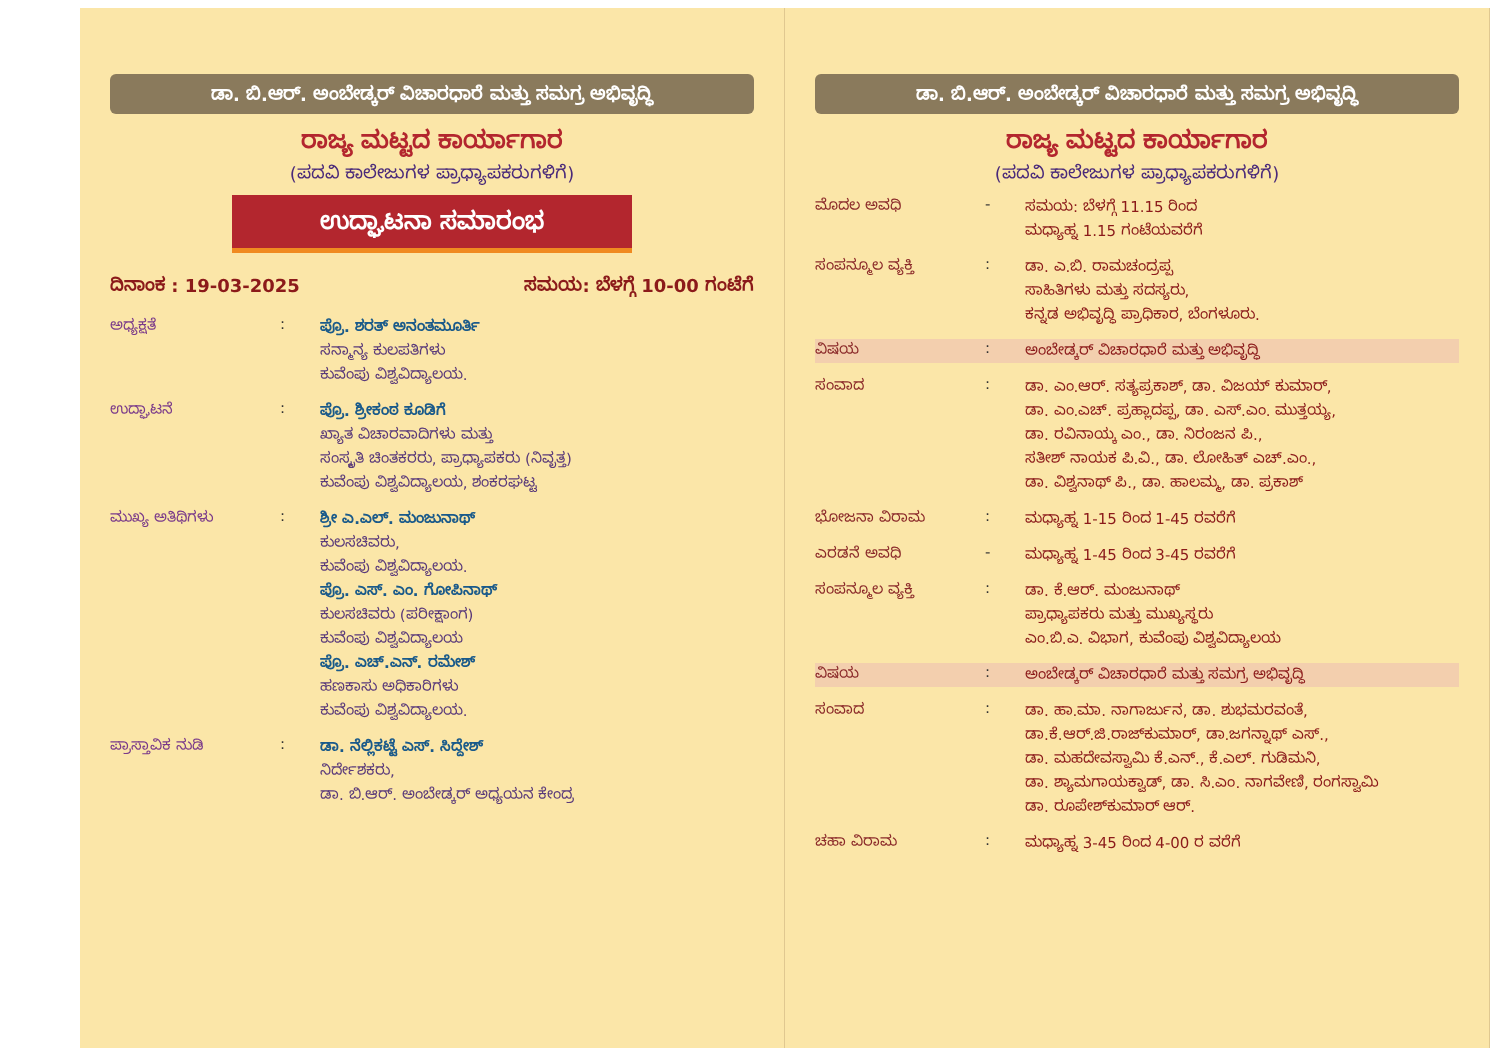ಡಾ. ಬಿ.ಆರ್. ಅಂಬೇಡ್ಕರ್ ವಿಚಾರಧಾರೆ ಮತ್ತು ಸಮಗ್ರ ಅಭಿವೃದ್ಧಿ
ರಾಜ್ಯ ಮಟ್ಟದ ಕಾರ್ಯಾಗಾರ
(ಪದವಿ ಕಾಲೇಜುಗಳ ಪ್ರಾಧ್ಯಾಪಕರುಗಳಿಗೆ)
ಉದ್ಘಾಟನಾ ಸಮಾರಂಭ
ದಿನಾಂಕ : 19-03-2025 ಸಮಯ: ಬೆಳಗ್ಗೆ 10-00 ಗಂಟೆಗೆ
ಅಧ್ಯಕ್ಷತೆ :
ಪ್ರೊ. ಶರತ್ ಅನಂತಮೂರ್ತಿ
ಸನ್ಮಾನ್ಯ ಕುಲಪತಿಗಳು
ಕುವೆಂಪು ವಿಶ್ವವಿದ್ಯಾಲಯ.
ಉದ್ಘಾಟನೆ :
ಪ್ರೊ. ಶ್ರೀಕಂಠ ಕೂಡಿಗೆ
ಖ್ಯಾತ ವಿಚಾರವಾದಿಗಳು ಮತ್ತು
ಸಂಸ್ಕೃತಿ ಚಿಂತಕರರು, ಪ್ರಾಧ್ಯಾಪಕರು (ನಿವೃತ್ತ)
ಕುವೆಂಪು ವಿಶ್ವವಿದ್ಯಾಲಯ, ಶಂಕರಘಟ್ಟ
ಮುಖ್ಯ ಅತಿಥಿಗಳು :
ಶ್ರೀ ಎ.ಎಲ್. ಮಂಜುನಾಥ್
ಕುಲಸಚಿವರು,
ಕುವೆಂಪು ವಿಶ್ವವಿದ್ಯಾಲಯ.
ಪ್ರೊ. ಎಸ್. ಎಂ. ಗೋಪಿನಾಥ್
ಕುಲಸಚಿವರು (ಪರೀಕ್ಷಾಂಗ)
ಕುವೆಂಪು ವಿಶ್ವವಿದ್ಯಾಲಯ
ಪ್ರೊ. ಎಚ್.ಎನ್. ರಮೇಶ್
ಹಣಕಾಸು ಅಧಿಕಾರಿಗಳು
ಕುವೆಂಪು ವಿಶ್ವವಿದ್ಯಾಲಯ.
ಪ್ರಾಸ್ತಾವಿಕ ನುಡಿ :
ಡಾ. ನೆಲ್ಲಿಕಟ್ಟೆ ಎಸ್. ಸಿದ್ದೇಶ್
ನಿರ್ದೇಶಕರು,
ಡಾ. ಬಿ.ಆರ್. ಅಂಬೇಡ್ಕರ್ ಅಧ್ಯಯನ ಕೇಂದ್ರ
ಡಾ. ಬಿ.ಆರ್. ಅಂಬೇಡ್ಕರ್ ವಿಚಾರಧಾರೆ ಮತ್ತು ಸಮಗ್ರ ಅಭಿವೃದ್ಧಿ
ರಾಜ್ಯ ಮಟ್ಟದ ಕಾರ್ಯಾಗಾರ
(ಪದವಿ ಕಾಲೇಜುಗಳ ಪ್ರಾಧ್ಯಾಪಕರುಗಳಿಗೆ)
ಮೊದಲ ಅವಧಿ -
ಸಮಯ: ಬೆಳಗ್ಗೆ 11.15 ರಿಂದ
ಮಧ್ಯಾಹ್ನ 1.15 ಗಂಟೆಯವರೆಗೆ
ಸಂಪನ್ಮೂಲ ವ್ಯಕ್ತಿ :
ಡಾ. ಎ.ಬಿ. ರಾಮಚಂದ್ರಪ್ಪ
ಸಾಹಿತಿಗಳು ಮತ್ತು ಸದಸ್ಯರು,
ಕನ್ನಡ ಅಭಿವೃದ್ಧಿ ಪ್ರಾಧಿಕಾರ, ಬೆಂಗಳೂರು.
ವಿಷಯ :
ಅಂಬೇಡ್ಕರ್ ವಿಚಾರಧಾರೆ ಮತ್ತು ಅಭಿವೃದ್ಧಿ
ಸಂವಾದ :
ಡಾ. ಎಂ.ಆರ್. ಸತ್ಯಪ್ರಕಾಶ್, ಡಾ. ವಿಜಯ್ ಕುಮಾರ್,
ಡಾ. ಎಂ.ಎಚ್. ಪ್ರಹ್ಲಾದಪ್ಪ, ಡಾ. ಎಸ್.ಎಂ. ಮುತ್ತಯ್ಯ,
ಡಾ. ರವಿನಾಯ್ಕ ಎಂ., ಡಾ. ನಿರಂಜನ ಪಿ.,
ಸತೀಶ್ ನಾಯಕ ಪಿ.ವಿ., ಡಾ. ಲೋಹಿತ್ ಎಚ್.ಎಂ.,
ಡಾ. ವಿಶ್ವನಾಥ್ ಪಿ., ಡಾ. ಹಾಲಮ್ಮ, ಡಾ. ಪ್ರಕಾಶ್
ಭೋಜನಾ ವಿರಾಮ :
ಮಧ್ಯಾಹ್ನ 1-15 ರಿಂದ 1-45 ರವರೆಗೆ
ಎರಡನೆ ಅವಧಿ -
ಮಧ್ಯಾಹ್ನ 1-45 ರಿಂದ 3-45 ರವರೆಗೆ
ಸಂಪನ್ಮೂಲ ವ್ಯಕ್ತಿ :
ಡಾ. ಕೆ.ಆರ್. ಮಂಜುನಾಥ್
ಪ್ರಾಧ್ಯಾಪಕರು ಮತ್ತು ಮುಖ್ಯಸ್ಥರು
ಎಂ.ಬಿ.ಎ. ವಿಭಾಗ, ಕುವೆಂಪು ವಿಶ್ವವಿದ್ಯಾಲಯ
ವಿಷಯ :
ಅಂಬೇಡ್ಕರ್ ವಿಚಾರಧಾರೆ ಮತ್ತು ಸಮಗ್ರ ಅಭಿವೃದ್ಧಿ
ಸಂವಾದ :
ಡಾ. ಹಾ.ಮಾ. ನಾಗಾರ್ಜುನ, ಡಾ. ಶುಭಮರವಂತೆ,
ಡಾ.ಕೆ.ಆರ್.ಜಿ.ರಾಜ್‌ಕುಮಾರ್, ಡಾ.ಜಗನ್ನಾಥ್ ಎಸ್.,
ಡಾ. ಮಹದೇವಸ್ವಾಮಿ ಕೆ.ಎನ್., ಕೆ.ಎಲ್. ಗುಡಿಮನಿ,
ಡಾ. ಶ್ಯಾಮಗಾಯಕ್ವಾಡ್, ಡಾ. ಸಿ.ಎಂ. ನಾಗವೇಣಿ, ರಂಗಸ್ವಾಮಿ
ಡಾ. ರೂಪೇಶ್‌ಕುಮಾರ್ ಆರ್.
ಚಹಾ ವಿರಾಮ :
ಮಧ್ಯಾಹ್ನ 3-45 ರಿಂದ 4-00 ರ ವರೆಗೆ